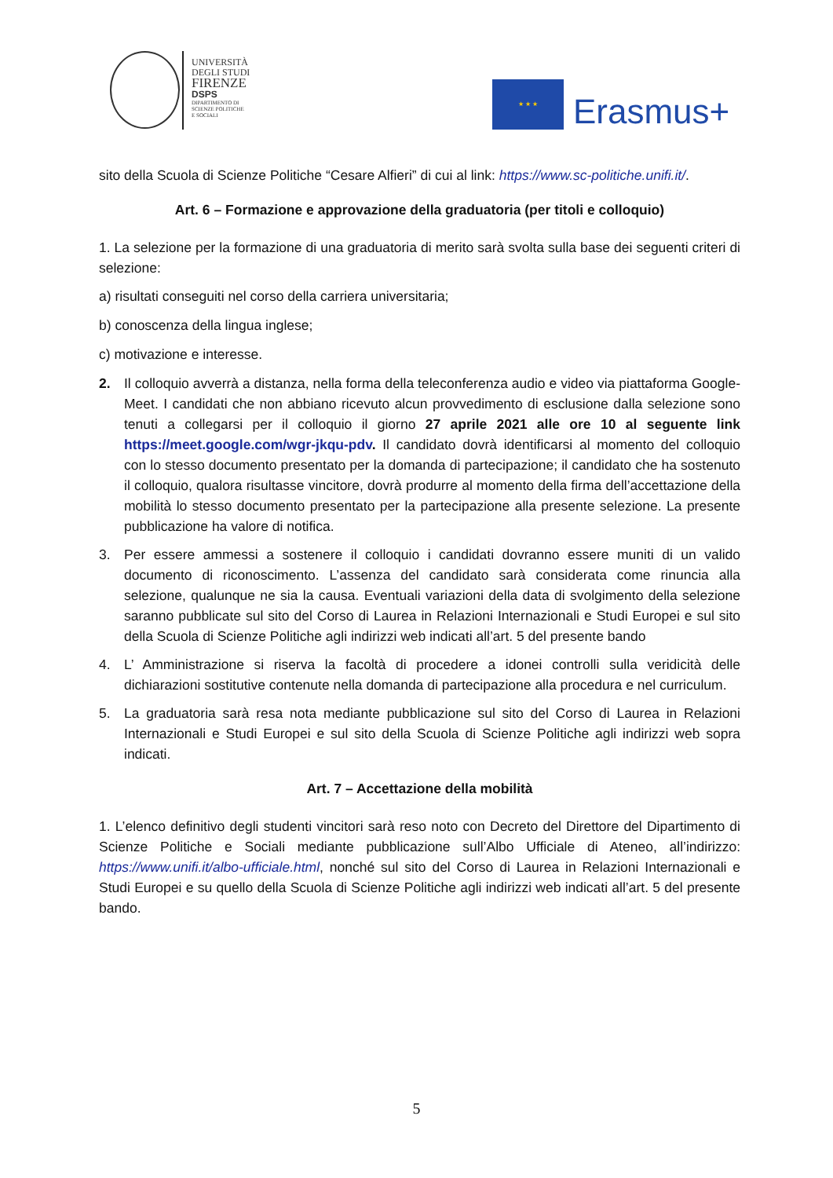UNIVERSITÀ
DEGLI STUDI
FIRENZE
DSPS
DIPARTIMENTO DI
SCIENZE POLITICHE
E SOCIALI
★ ★ ★
Erasmus+
sito della Scuola di Scienze Politiche “Cesare Alfieri” di cui al link: https://www.sc-politiche.unifi.it/.
Art. 6 – Formazione e approvazione della graduatoria (per titoli e colloquio)
1. La selezione per la formazione di una graduatoria di merito sarà svolta sulla base dei seguenti criteri di selezione:
a) risultati conseguiti nel corso della carriera universitaria;
b) conoscenza della lingua inglese;
c) motivazione e interesse.
2. Il colloquio avverrà a distanza, nella forma della teleconferenza audio e video via piattaforma Google-Meet. I candidati che non abbiano ricevuto alcun provvedimento di esclusione dalla selezione sono tenuti a collegarsi per il colloquio il giorno 27 aprile 2021 alle ore 10 al seguente link https://meet.google.com/wgr-jkqu-pdv. Il candidato dovrà identificarsi al momento del colloquio con lo stesso documento presentato per la domanda di partecipazione; il candidato che ha sostenuto il colloquio, qualora risultasse vincitore, dovrà produrre al momento della firma dell’accettazione della mobilità lo stesso documento presentato per la partecipazione alla presente selezione. La presente pubblicazione ha valore di notifica.
3. Per essere ammessi a sostenere il colloquio i candidati dovranno essere muniti di un valido documento di riconoscimento. L’assenza del candidato sarà considerata come rinuncia alla selezione, qualunque ne sia la causa. Eventuali variazioni della data di svolgimento della selezione saranno pubblicate sul sito del Corso di Laurea in Relazioni Internazionali e Studi Europei e sul sito della Scuola di Scienze Politiche agli indirizzi web indicati all’art. 5 del presente bando
4. L’ Amministrazione si riserva la facoltà di procedere a idonei controlli sulla veridicità delle dichiarazioni sostitutive contenute nella domanda di partecipazione alla procedura e nel curriculum.
5. La graduatoria sarà resa nota mediante pubblicazione sul sito del Corso di Laurea in Relazioni Internazionali e Studi Europei e sul sito della Scuola di Scienze Politiche agli indirizzi web sopra indicati.
Art. 7 – Accettazione della mobilità
1. L’elenco definitivo degli studenti vincitori sarà reso noto con Decreto del Direttore del Dipartimento di Scienze Politiche e Sociali mediante pubblicazione sull’Albo Ufficiale di Ateneo, all’indirizzo: https://www.unifi.it/albo-ufficiale.html, nonché sul sito del Corso di Laurea in Relazioni Internazionali e Studi Europei e su quello della Scuola di Scienze Politiche agli indirizzi web indicati all’art. 5 del presente bando.
5